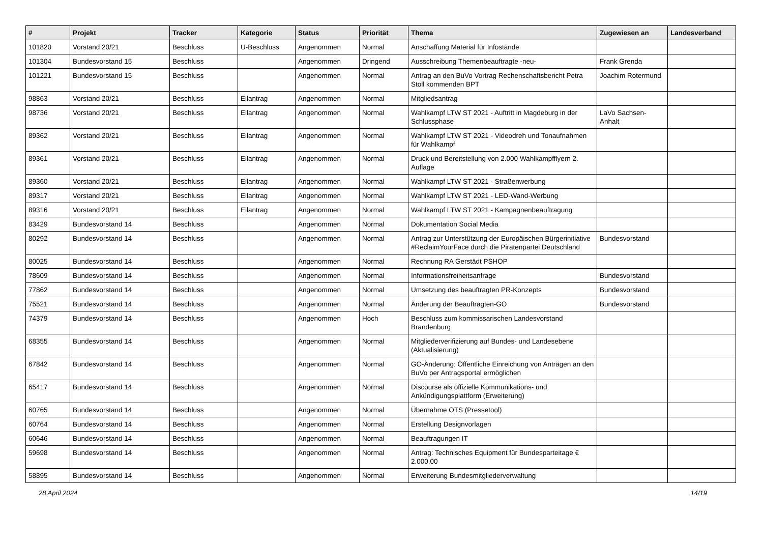| # | Projekt | Tracker | Kategorie | Status | Priorität | Thema | Zugewiesen an | Landesverband |
| --- | --- | --- | --- | --- | --- | --- | --- | --- |
| 101820 | Vorstand 20/21 | Beschluss | U-Beschluss | Angenommen | Normal | Anschaffung Material für Infostände | | |
| 101304 | Bundesvorstand 15 | Beschluss | | Angenommen | Dringend | Ausschreibung Themenbeauftragte -neu- | Frank Grenda | |
| 101221 | Bundesvorstand 15 | Beschluss | | Angenommen | Normal | Antrag an den BuVo Vortrag Rechenschaftsbericht Petra Stoll kommenden BPT | Joachim Rotermund | |
| 98863 | Vorstand 20/21 | Beschluss | Eilantrag | Angenommen | Normal | Mitgliedsantrag | | |
| 98736 | Vorstand 20/21 | Beschluss | Eilantrag | Angenommen | Normal | Wahlkampf LTW ST 2021 - Auftritt in Magdeburg in der Schlussphase | LaVo Sachsen-Anhalt | |
| 89362 | Vorstand 20/21 | Beschluss | Eilantrag | Angenommen | Normal | Wahlkampf LTW ST 2021 - Videodreh und Tonaufnahmen für Wahlkampf | | |
| 89361 | Vorstand 20/21 | Beschluss | Eilantrag | Angenommen | Normal | Druck und Bereitstellung von 2.000 Wahlkampfflyern 2. Auflage | | |
| 89360 | Vorstand 20/21 | Beschluss | Eilantrag | Angenommen | Normal | Wahlkampf LTW ST 2021 - Straßenwerbung | | |
| 89317 | Vorstand 20/21 | Beschluss | Eilantrag | Angenommen | Normal | Wahlkampf LTW ST 2021 - LED-Wand-Werbung | | |
| 89316 | Vorstand 20/21 | Beschluss | Eilantrag | Angenommen | Normal | Wahlkampf LTW ST 2021 - Kampagnenbeauftragung | | |
| 83429 | Bundesvorstand 14 | Beschluss | | Angenommen | Normal | Dokumentation Social Media | | |
| 80292 | Bundesvorstand 14 | Beschluss | | Angenommen | Normal | Antrag zur Unterstützung der Europäischen Bürgerinitiative #ReclaimYourFace durch die Piratenpartei Deutschland | Bundesvorstand | |
| 80025 | Bundesvorstand 14 | Beschluss | | Angenommen | Normal | Rechnung RA Gerstädt PSHOP | | |
| 78609 | Bundesvorstand 14 | Beschluss | | Angenommen | Normal | Informationsfreiheitsanfrage | Bundesvorstand | |
| 77862 | Bundesvorstand 14 | Beschluss | | Angenommen | Normal | Umsetzung des beauftragten PR-Konzepts | Bundesvorstand | |
| 75521 | Bundesvorstand 14 | Beschluss | | Angenommen | Normal | Änderung der Beauftragten-GO | Bundesvorstand | |
| 74379 | Bundesvorstand 14 | Beschluss | | Angenommen | Hoch | Beschluss zum kommissarischen Landesvorstand Brandenburg | | |
| 68355 | Bundesvorstand 14 | Beschluss | | Angenommen | Normal | Mitgliederverifizierung auf Bundes- und Landesebene (Aktualisierung) | | |
| 67842 | Bundesvorstand 14 | Beschluss | | Angenommen | Normal | GO-Änderung: Öffentliche Einreichung von Anträgen an den BuVo per Antragsportal ermöglichen | | |
| 65417 | Bundesvorstand 14 | Beschluss | | Angenommen | Normal | Discourse als offizielle Kommunikations- und Ankündigungsplattform (Erweiterung) | | |
| 60765 | Bundesvorstand 14 | Beschluss | | Angenommen | Normal | Übernahme OTS (Pressetool) | | |
| 60764 | Bundesvorstand 14 | Beschluss | | Angenommen | Normal | Erstellung Designvorlagen | | |
| 60646 | Bundesvorstand 14 | Beschluss | | Angenommen | Normal | Beauftragungen IT | | |
| 59698 | Bundesvorstand 14 | Beschluss | | Angenommen | Normal | Antrag: Technisches Equipment für Bundesparteitage € 2.000,00 | | |
| 58895 | Bundesvorstand 14 | Beschluss | | Angenommen | Normal | Erweiterung Bundesmitgliederverwaltung | | |
28 April 2024 14/19